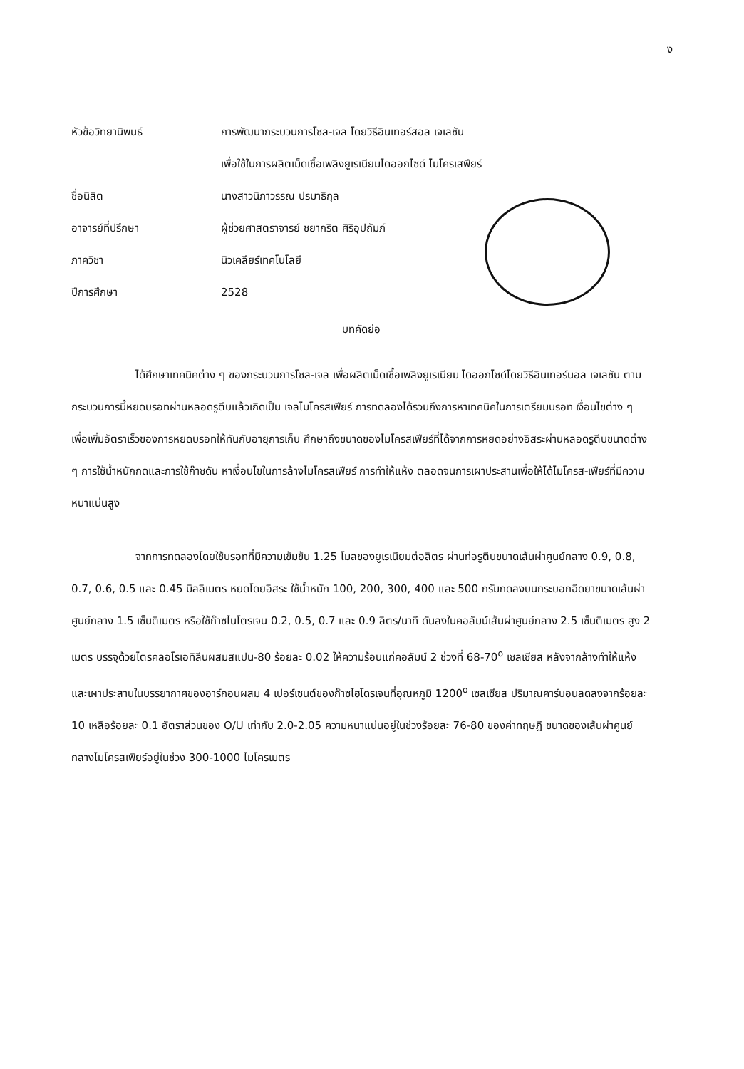ง
| หัวข้อวิทยานิพนธ์ | การพัฒนากระบวนการโซล-เจล โดยวิธีอินเทอร์สอล เจเลชัน เพื่อใช้ในการผลิตเม็ดเชื้อเพลิงยูเรเนียมไดออกไซด์ ไมโครเสฟียร์ |
| ชื่อนิสิต | นางสาวนิภาวรรณ ปรมาธิกุล |
| อาจารย์ที่ปรึกษา | ผู้ช่วยศาสตราจารย์ ชยากริต ศิริอุปถัมภ์ |
| ภาควิชา | นิวเคลียร์เทคโนโลยี |
| ปีการศึกษา | 2528 |
บทคัดย่อ
ได้ศึกษาเทคนิคต่าง ๆ ของกระบวนการโซล-เจล เพื่อผลิตเม็ดเชื้อเพลิงยูเรเนียม ไดออกไซด์โดยวิธีอินเทอร์นอล เจเลชัน ตามกระบวนการนี้หยดบรอทผ่านหลอดรูตีบแล้วเกิดเป็น เจลไมโครสเฟียร์ การทดลองได้รวมถึงการหาเทคนิคในการเตรียมบรอท เงื่อนไขต่าง ๆ เพื่อเพิ่มอัตราเร็วของการหยดบรอทให้ทันกับอายุการเก็บ ศึกษาถึงขนาดของไมโครสเฟียร์ที่ได้จากการหยดอย่างอิสระผ่านหลอดรูตีบขนาดต่าง ๆ การใช้น้ำหนักกดและการใช้ก๊าซดัน หาเงื่อนไขในการล้างไมโครสเฟียร์ การทำให้แห้ง ตลอดจนการเผาประสานเพื่อให้ได้ไมโครส-เฟียร์ที่มีความหนาแน่นสูง
จากการทดลองโดยใช้บรอทที่มีความเข้มข้น 1.25 โมลของยูเรเนียมต่อลิตร ผ่านท่อรูตีบขนาดเส้นผ่าศูนย์กลาง 0.9, 0.8, 0.7, 0.6, 0.5 และ 0.45 มิลลิเมตร หยดโดยอิสระ ใช้น้ำหนัก 100, 200, 300, 400 และ 500 กรัมกดลงบนกระบอกฉีดยาขนาดเส้นผ่าศูนย์กลาง 1.5 เซ็นติเมตร หรือใช้ก๊าซไนโตรเจน 0.2, 0.5, 0.7 และ 0.9 ลิตร/นาที ดันลงในคอลัมน์เส้นผ่าศูนย์กลาง 2.5 เซ็นติเมตร สูง 2 เมตร บรรจุด้วยไตรคลอโรเอทิลีนผสมสแปน-80 ร้อยละ 0.02 ให้ความร้อนแก่คอลัมน์ 2 ช่วงที่ 68-70<sup>o</sup> เซลเซียส หลังจากล้างทำให้แห้งและเผาประสานในบรรยากาศของอาร์กอนผสม 4 เปอร์เซนต์ของก๊าซไฮโดรเจนที่อุณหภูมิ 1200<sup>o</sup> เซลเซียส ปริมาณคาร์บอนลดลงจากร้อยละ 10 เหลือร้อยละ 0.1 อัตราส่วนของ O/U เท่ากับ 2.0-2.05 ความหนาแน่นอยู่ในช่วงร้อยละ 76-80 ของค่าทฤษฎี ขนาดของเส้นผ่าศูนย์กลางไมโครสเฟียร์อยู่ในช่วง 300-1000 ไมโครเมตร